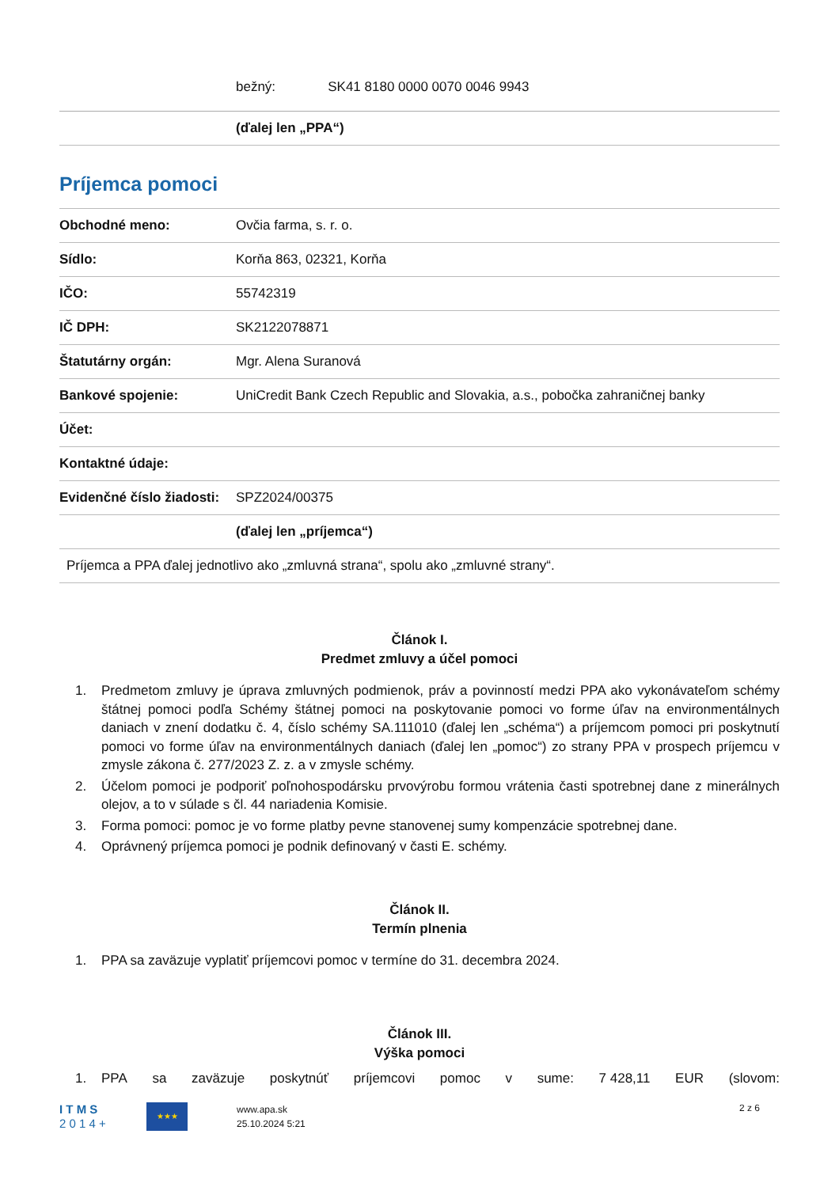| | bežný: SK41 8180 0000 0070 0046 9943 |
| | (ďalej len „PPA“) |
Príjemca pomoci
| Obchodné meno: | Ovčia farma, s. r. o. |
| Sídlo: | Korňa 863, 02321, Korňa |
| IČO: | 55742319 |
| IČ DPH: | SK2122078871 |
| Štatutárny orgán: | Mgr. Alena Suranová |
| Bankové spojenie: | UniCredit Bank Czech Republic and Slovakia, a.s., pobočka zahraničnej banky |
| Účet: | |
| Kontaktné údaje: | |
| Evidenčné číslo žiadosti: | SPZ2024/00375 |
| | (ďalej len „príjemca“) |
| Príjemca a PPA ďalej jednotlivo ako „zmluvná strana“, spolu ako „zmluvné strany“. | |
Článok I.
Predmet zmluvy a účel pomoci
1. Predmetom zmluvy je úprava zmluvných podmienok, práv a povinností medzi PPA ako vykonávateľom schémy štátnej pomoci podľa Schémy štátnej pomoci na poskytovanie pomoci vo forme úľav na environmentálnych daniach v znení dodatku č. 4, číslo schémy SA.111010 (ďalej len „schéma“) a príjemcom pomoci pri poskytnutí pomoci vo forme úľav na environmentálnych daniach (ďalej len „pomoc“) zo strany PPA v prospech príjemcu v zmysle zákona č. 277/2023 Z. z. a v zmysle schémy.
2. Účelom pomoci je podporiť poľnohospodársku prvovýrobu formou vrátenia časti spotrebnej dane z minerálnych olejov, a to v súlade s čl. 44 nariadenia Komisie.
3. Forma pomoci: pomoc je vo forme platby pevne stanovenej sumy kompenzácie spotrebnej dane.
4. Oprávnený príjemca pomoci je podnik definovaný v časti E. schémy.
Článok II.
Termín plnenia
1. PPA sa zaväzuje vyplatiť príjemcovi pomoc v termíne do 31. decembra 2024.
Článok III.
Výška pomoci
1. PPA sa zaväzuje poskytnúť príjemcovi pomoc v sume: 7 428,11 EUR (slovom:
I T M S
2 0 1 4 +
★★★
www.apa.sk
25.10.2024 5:21
2 z 6